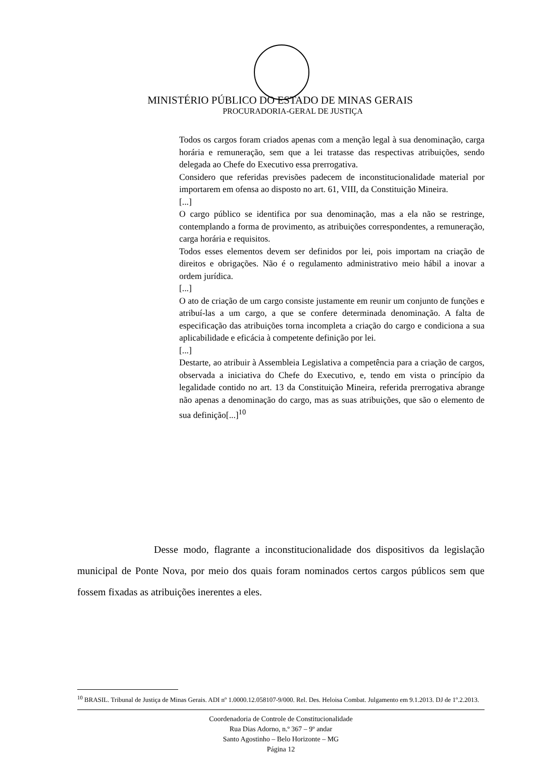MINISTÉRIO PÚBLICO DO ESTADO DE MINAS GERAIS
PROCURADORIA-GERAL DE JUSTIÇA
Todos os cargos foram criados apenas com a menção legal à sua denominação, carga horária e remuneração, sem que a lei tratasse das respectivas atribuições, sendo delegada ao Chefe do Executivo essa prerrogativa.
Considero que referidas previsões padecem de inconstitucionalidade material por importarem em ofensa ao disposto no art. 61, VIII, da Constituição Mineira.
[...]
O cargo público se identifica por sua denominação, mas a ela não se restringe, contemplando a forma de provimento, as atribuições correspondentes, a remuneração, carga horária e requisitos.
Todos esses elementos devem ser definidos por lei, pois importam na criação de direitos e obrigações. Não é o regulamento administrativo meio hábil a inovar a ordem jurídica.
[...]
O ato de criação de um cargo consiste justamente em reunir um conjunto de funções e atribuí-las a um cargo, a que se confere determinada denominação. A falta de especificação das atribuições torna incompleta a criação do cargo e condiciona a sua aplicabilidade e eficácia à competente definição por lei.
[...]
Destarte, ao atribuir à Assembleia Legislativa a competência para a criação de cargos, observada a iniciativa do Chefe do Executivo, e, tendo em vista o princípio da legalidade contido no art. 13 da Constituição Mineira, referida prerrogativa abrange não apenas a denominação do cargo, mas as suas atribuições, que são o elemento de sua definição[...]<sup>10</sup>
Desse modo, flagrante a inconstitucionalidade dos dispositivos da legislação municipal de Ponte Nova, por meio dos quais foram nominados certos cargos públicos sem que fossem fixadas as atribuições inerentes a eles.
<sup>10</sup> BRASIL. Tribunal de Justiça de Minas Gerais. ADI nº 1.0000.12.058107-9/000. Rel. Des. Heloisa Combat. Julgamento em 9.1.2013. DJ de 1º.2.2013.
Coordenadoria de Controle de Constitucionalidade
Rua Dias Adorno, n.º 367 – 9º andar
Santo Agostinho – Belo Horizonte – MG
Página 12